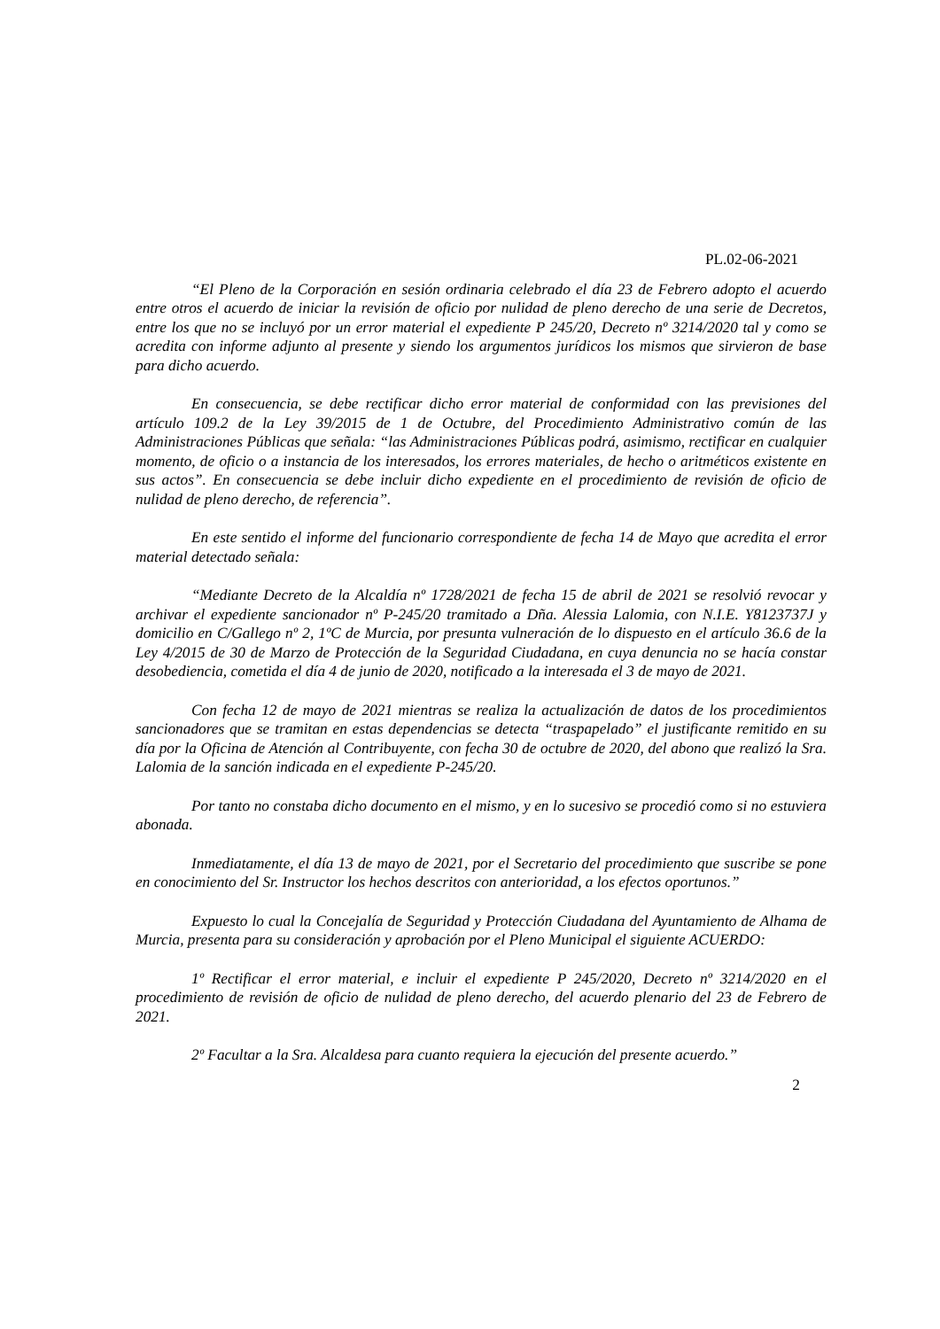PL.02-06-2021
“El Pleno de la Corporación en sesión ordinaria celebrado el día 23 de Febrero adopto el acuerdo entre otros el acuerdo de iniciar la revisión de oficio por nulidad de pleno derecho de una serie de Decretos, entre los que no se incluyó por un error material el expediente P 245/20, Decreto nº 3214/2020 tal y como se acredita con informe adjunto al presente y siendo los argumentos jurídicos los mismos que sirvieron de base para dicho acuerdo.
En consecuencia, se debe rectificar dicho error material de conformidad con las previsiones del artículo 109.2 de la Ley 39/2015 de 1 de Octubre, del Procedimiento Administrativo común de las Administraciones Públicas que señala: “las Administraciones Públicas podrá, asimismo, rectificar en cualquier momento, de oficio o a instancia de los interesados, los errores materiales, de hecho o aritméticos existente en sus actos”. En consecuencia se debe incluir dicho expediente en el procedimiento de revisión de oficio de nulidad de pleno derecho, de referencia”.
En este sentido el informe del funcionario correspondiente de fecha 14 de Mayo que acredita el error material detectado señala:
“Mediante Decreto de la Alcaldía nº 1728/2021 de fecha 15 de abril de 2021 se resolvió revocar y archivar el expediente sancionador nº P-245/20 tramitado a Dña. Alessia Lalomia, con N.I.E. Y8123737J y domicilio en C/Gallego nº 2, 1ºC de Murcia, por presunta vulneración de lo dispuesto en el artículo 36.6 de la Ley 4/2015 de 30 de Marzo de Protección de la Seguridad Ciudadana, en cuya denuncia no se hacía constar desobediencia, cometida el día 4 de junio de 2020, notificado a la interesada el 3 de mayo de 2021.
Con fecha 12 de mayo de 2021 mientras se realiza la actualización de datos de los procedimientos sancionadores que se tramitan en estas dependencias se detecta “traspapelado” el justificante remitido en su día por la Oficina de Atención al Contribuyente, con fecha 30 de octubre de 2020, del abono que realizó la Sra. Lalomia de la sanción indicada en el expediente P-245/20.
Por tanto no constaba dicho documento en el mismo, y en lo sucesivo se procedió como si no estuviera abonada.
Inmediatamente, el día 13 de mayo de 2021, por el Secretario del procedimiento que suscribe se pone en conocimiento del Sr. Instructor los hechos descritos con anterioridad, a los efectos oportunos.”
Expuesto lo cual la Concejalía de Seguridad y Protección Ciudadana del Ayuntamiento de Alhama de Murcia, presenta para su consideración y aprobación por el Pleno Municipal el siguiente ACUERDO:
1º Rectificar el error material, e incluir el expediente P 245/2020, Decreto nº 3214/2020 en el procedimiento de revisión de oficio de nulidad de pleno derecho, del acuerdo plenario del 23 de Febrero de 2021.
2º Facultar a la Sra. Alcaldesa para cuanto requiera la ejecución del presente acuerdo.”
2